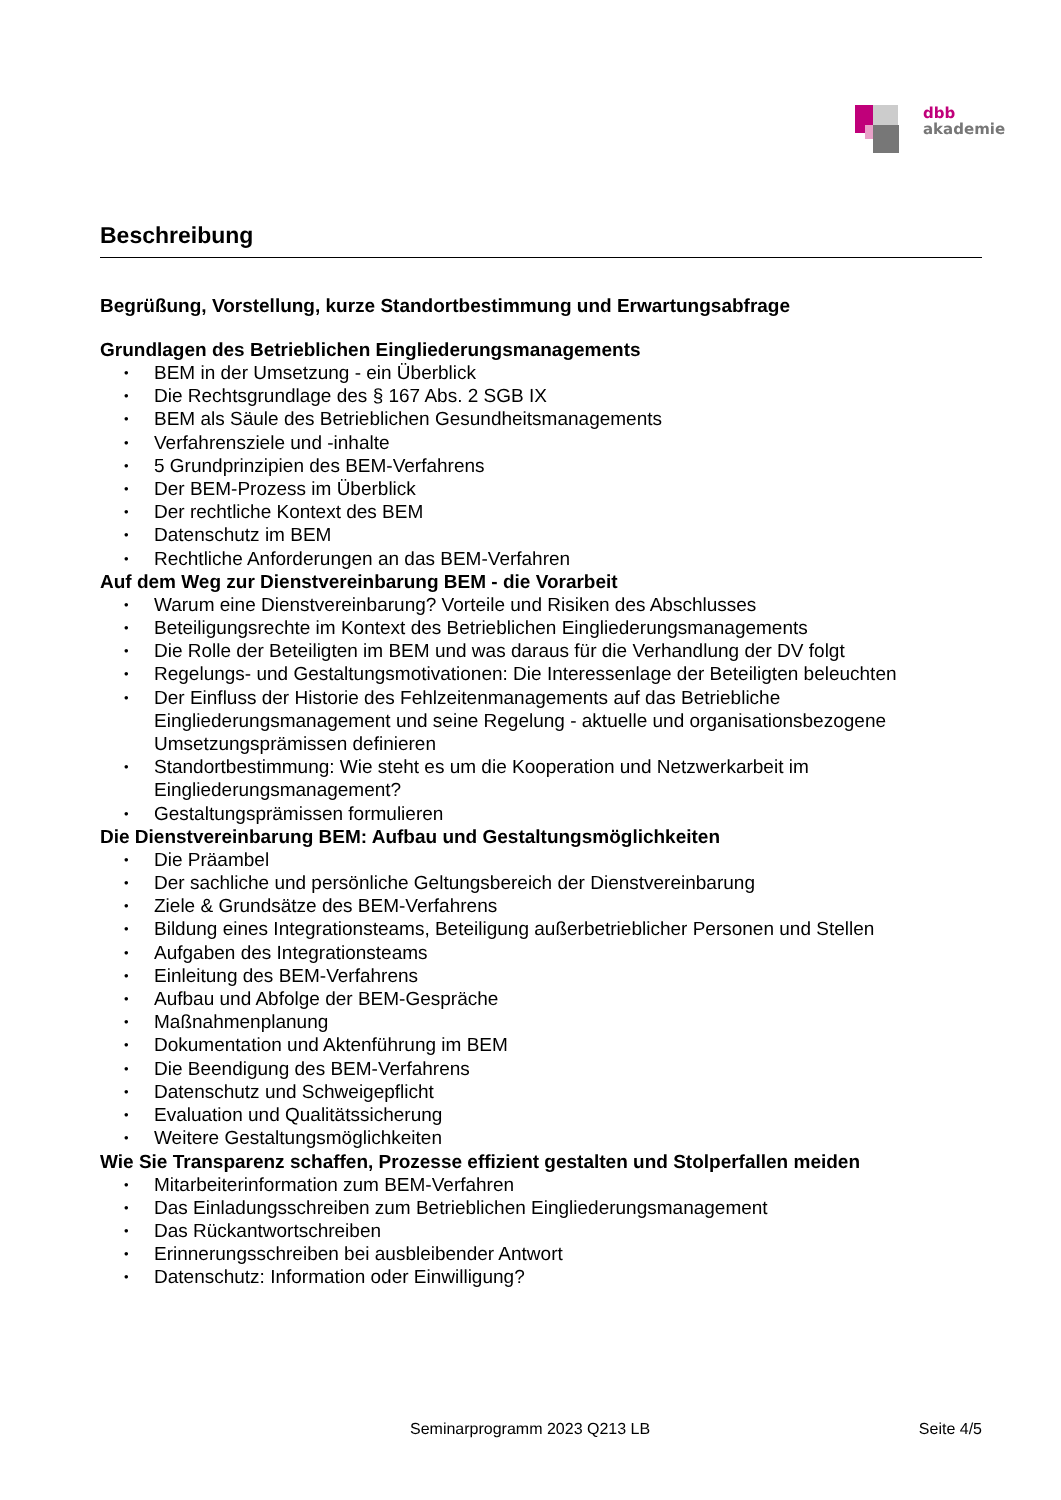dbb
akademie
Beschreibung
Begrüßung, Vorstellung, kurze Standortbestimmung und Erwartungsabfrage
Grundlagen des Betrieblichen Eingliederungsmanagements
• BEM in der Umsetzung - ein Überblick
• Die Rechtsgrundlage des § 167 Abs. 2 SGB IX
• BEM als Säule des Betrieblichen Gesundheitsmanagements
• Verfahrensziele und -inhalte
• 5 Grundprinzipien des BEM-Verfahrens
• Der BEM-Prozess im Überblick
• Der rechtliche Kontext des BEM
• Datenschutz im BEM
• Rechtliche Anforderungen an das BEM-Verfahren
Auf dem Weg zur Dienstvereinbarung BEM - die Vorarbeit
• Warum eine Dienstvereinbarung? Vorteile und Risiken des Abschlusses
• Beteiligungsrechte im Kontext des Betrieblichen Eingliederungsmanagements
• Die Rolle der Beteiligten im BEM und was daraus für die Verhandlung der DV folgt
• Regelungs- und Gestaltungsmotivationen: Die Interessenlage der Beteiligten beleuchten
• Der Einfluss der Historie des Fehlzeitenmanagements auf das Betriebliche Eingliederungsmanagement und seine Regelung - aktuelle und organisationsbezogene Umsetzungsprämissen definieren
• Standortbestimmung: Wie steht es um die Kooperation und Netzwerkarbeit im Eingliederungsmanagement?
• Gestaltungsprämissen formulieren
Die Dienstvereinbarung BEM: Aufbau und Gestaltungsmöglichkeiten
• Die Präambel
• Der sachliche und persönliche Geltungsbereich der Dienstvereinbarung
• Ziele & Grundsätze des BEM-Verfahrens
• Bildung eines Integrationsteams, Beteiligung außerbetrieblicher Personen und Stellen
• Aufgaben des Integrationsteams
• Einleitung des BEM-Verfahrens
• Aufbau und Abfolge der BEM-Gespräche
• Maßnahmenplanung
• Dokumentation und Aktenführung im BEM
• Die Beendigung des BEM-Verfahrens
• Datenschutz und Schweigepflicht
• Evaluation und Qualitätssicherung
• Weitere Gestaltungsmöglichkeiten
Wie Sie Transparenz schaffen, Prozesse effizient gestalten und Stolperfallen meiden
• Mitarbeiterinformation zum BEM-Verfahren
• Das Einladungsschreiben zum Betrieblichen Eingliederungsmanagement
• Das Rückantwortschreiben
• Erinnerungsschreiben bei ausbleibender Antwort
• Datenschutz: Information oder Einwilligung?
Seminarprogramm 2023 Q213 LB Seite 4/5